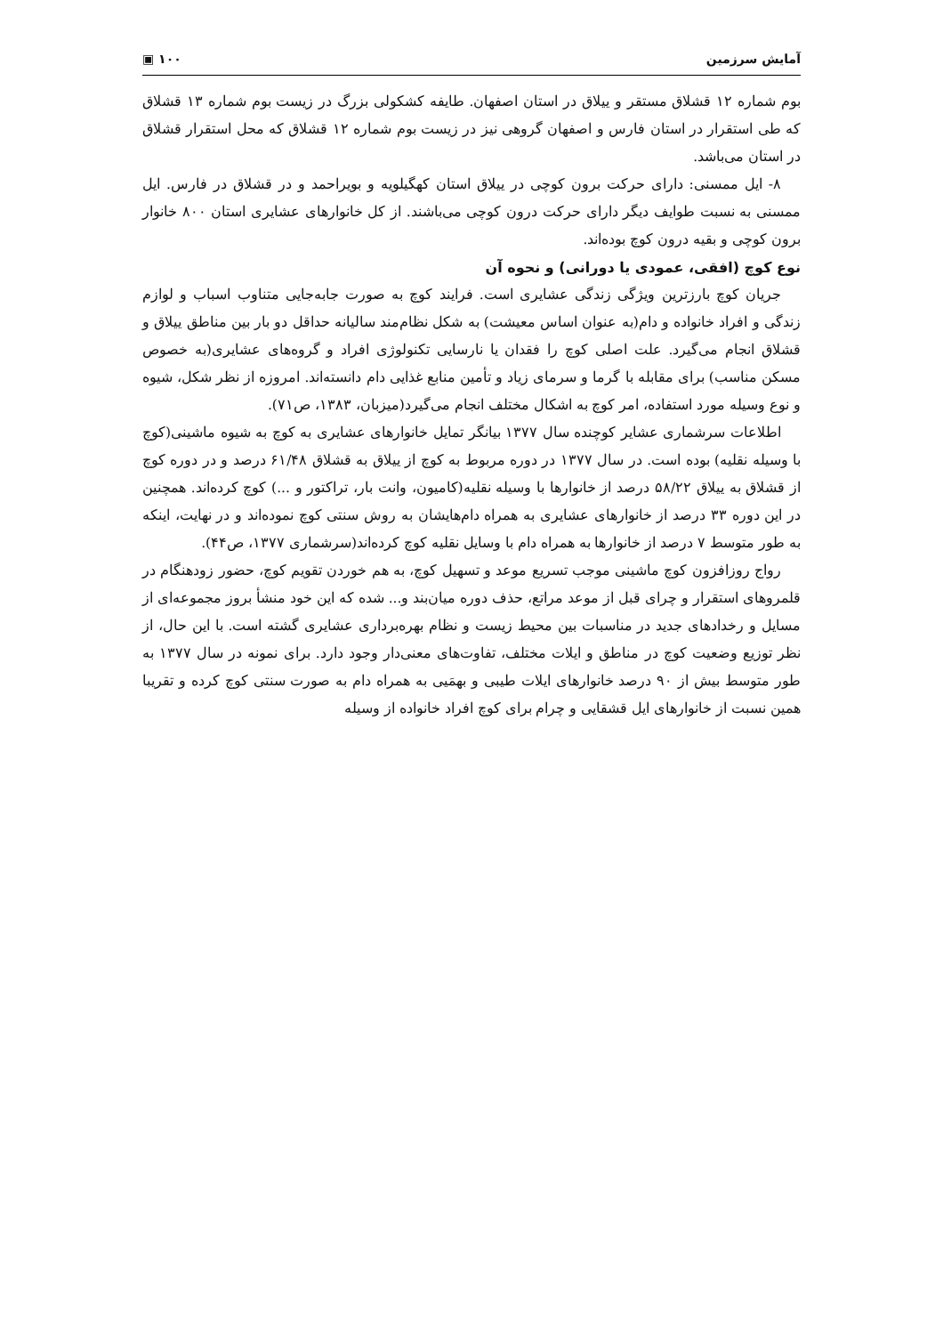آمایش سرزمین ۱۰۰ ▣
بوم شماره ۱۲ قشلاق مستقر و ییلاق در استان اصفهان. طایفه کشکولی بزرگ در زیست بوم شماره ۱۳ قشلاق که طی استقرار در استان فارس و اصفهان گروهی نیز در زیست بوم شماره ۱۲ قشلاق که محل استقرار قشلاق در استان می‌باشد.
۸- ایل ممسنی: دارای حرکت برون کوچی در ییلاق استان کهگیلویه و بویراحمد و در قشلاق در فارس. ایل ممسنی به نسبت طوایف دیگر دارای حرکت درون کوچی می‌باشند. از کل خانوارهای عشایری استان ۸۰۰ خانوار برون کوچی و بقیه درون کوچ بوده‌اند.
نوع کوچ (افقی، عمودی یا دورانی) و نحوه آن
جریان کوچ بارزترین ویژگی زندگی عشایری است. فرایند کوچ به صورت جابه‌جایی متناوب اسباب و لوازم زندگی و افراد خانواده و دام(به عنوان اساس معیشت) به شکل نظام‌مند سالیانه حداقل دو بار بین مناطق ییلاق و قشلاق انجام می‌گیرد. علت اصلی کوچ را فقدان یا نارسایی تکنولوژی افراد و گروه‌های عشایری(به خصوص مسکن مناسب) برای مقابله با گرما و سرمای زیاد و تأمین منابع غذایی دام دانسته‌اند. امروزه از نظر شکل، شیوه و نوع وسیله مورد استفاده، امر کوچ به اشکال مختلف انجام می‌گیرد(میزبان، ۱۳۸۳، ص۷۱).
اطلاعات سرشماری عشایر کوچنده سال ۱۳۷۷ بیانگر تمایل خانوارهای عشایری به کوچ به شیوه ماشینی(کوچ با وسیله نقلیه) بوده است. در سال ۱۳۷۷ در دوره مربوط به کوچ از ییلاق به قشلاق ۶۱/۴۸ درصد و در دوره کوچ از قشلاق به ییلاق ۵۸/۲۲ درصد از خانوارها با وسیله نقلیه(کامیون، وانت بار، تراکتور و ...) کوچ کرده‌اند. همچنین در این دوره ۳۳ درصد از خانوارهای عشایری به همراه دام‌هایشان به روش سنتی کوچ نموده‌اند و در نهایت، اینکه به طور متوسط ۷ درصد از خانوارها به همراه دام با وسایل نقلیه کوچ کرده‌اند(سرشماری ۱۳۷۷، ص۴۴).
رواج روزافزون کوچ ماشینی موجب تسریع موعد و تسهیل کوچ، به هم خوردن تقویم کوچ، حضور زودهنگام در قلمروهای استقرار و چرای قبل از موعد مراتع، حذف دوره میان‌بند و... شده که این خود منشأ بروز مجموعه‌ای از مسایل و رخدادهای جدید در مناسبات بین محیط زیست و نظام بهره‌برداری عشایری گشته است. با این حال، از نظر توزیع وضعیت کوچ در مناطق و ایلات مختلف، تفاوت‌های معنی‌دار وجود دارد. برای نمونه در سال ۱۳۷۷ به طور متوسط بیش از ۹۰ درصد خانوارهای ایلات طیبی و بهمَیی به همراه دام به صورت سنتی کوچ کرده و تقریبا همین نسبت از خانوارهای ایل قشقایی و چرام برای کوچ افراد خانواده از وسیله